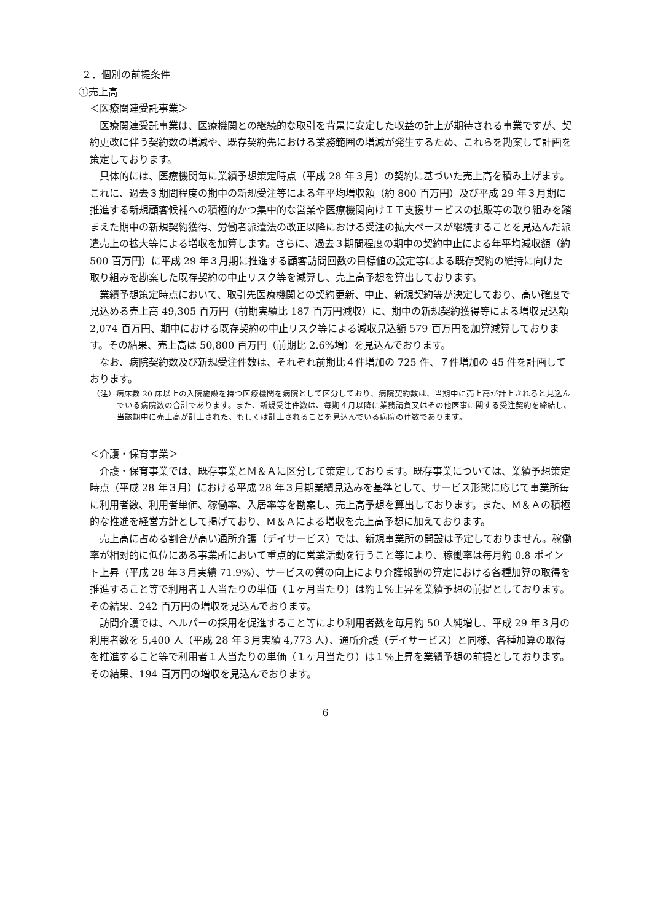２．個別の前提条件
①売上高
＜医療関連受託事業＞
医療関連受託事業は、医療機関との継続的な取引を背景に安定した収益の計上が期待される事業ですが、契約更改に伴う契約数の増減や、既存契約先における業務範囲の増減が発生するため、これらを勘案して計画を策定しております。
具体的には、医療機関毎に業績予想策定時点（平成 28 年３月）の契約に基づいた売上高を積み上げます。これに、過去３期間程度の期中の新規受注等による年平均増収額（約 800 百万円）及び平成 29 年３月期に推進する新規顧客候補への積極的かつ集中的な営業や医療機関向けＩＴ支援サービスの拡販等の取り組みを踏まえた期中の新規契約獲得、労働者派遣法の改正以降における受注の拡大ペースが継続することを見込んだ派遣売上の拡大等による増収を加算します。さらに、過去３期間程度の期中の契約中止による年平均減収額（約 500 百万円）に平成 29 年３月期に推進する顧客訪問回数の目標値の設定等による既存契約の維持に向けた取り組みを勘案した既存契約の中止リスク等を減算し、売上高予想を算出しております。
業績予想策定時点において、取引先医療機関との契約更新、中止、新規契約等が決定しており、高い確度で見込める売上高 49,305 百万円（前期実績比 187 百万円減収）に、期中の新規契約獲得等による増収見込額 2,074 百万円、期中における既存契約の中止リスク等による減収見込額 579 百万円を加算減算しております。その結果、売上高は 50,800 百万円（前期比 2.6%増）を見込んでおります。
なお、病院契約数及び新規受注件数は、それぞれ前期比４件増加の 725 件、７件増加の 45 件を計画しております。
（注）病床数 20 床以上の入院施設を持つ医療機関を病院として区分しており、病院契約数は、当期中に売上高が計上されると見込んでいる病院数の合計であります。また、新規受注件数は、毎期４月以降に業務請負又はその他医事に関する受注契約を締結し、当該期中に売上高が計上された、もしくは計上されることを見込んでいる病院の件数であります。
＜介護・保育事業＞
介護・保育事業では、既存事業とＭ＆Ａに区分して策定しております。既存事業については、業績予想策定時点（平成 28 年３月）における平成 28 年３月期業績見込みを基準として、サービス形態に応じて事業所毎に利用者数、利用者単価、稼働率、入居率等を勘案し、売上高予想を算出しております。また、Ｍ＆Ａの積極的な推進を経営方針として掲げており、Ｍ＆Ａによる増収を売上高予想に加えております。
売上高に占める割合が高い通所介護（デイサービス）では、新規事業所の開設は予定しておりません。稼働率が相対的に低位にある事業所において重点的に営業活動を行うこと等により、稼働率は毎月約 0.8 ポイント上昇（平成 28 年３月実績 71.9%）、サービスの質の向上により介護報酬の算定における各種加算の取得を推進すること等で利用者１人当たりの単価（１ヶ月当たり）は約１%上昇を業績予想の前提としております。その結果、242 百万円の増収を見込んでおります。
訪問介護では、ヘルパーの採用を促進すること等により利用者数を毎月約 50 人純増し、平成 29 年３月の利用者数を 5,400 人（平成 28 年３月実績 4,773 人）、通所介護（デイサービス）と同様、各種加算の取得を推進すること等で利用者１人当たりの単価（１ヶ月当たり）は１%上昇を業績予想の前提としております。その結果、194 百万円の増収を見込んでおります。
6